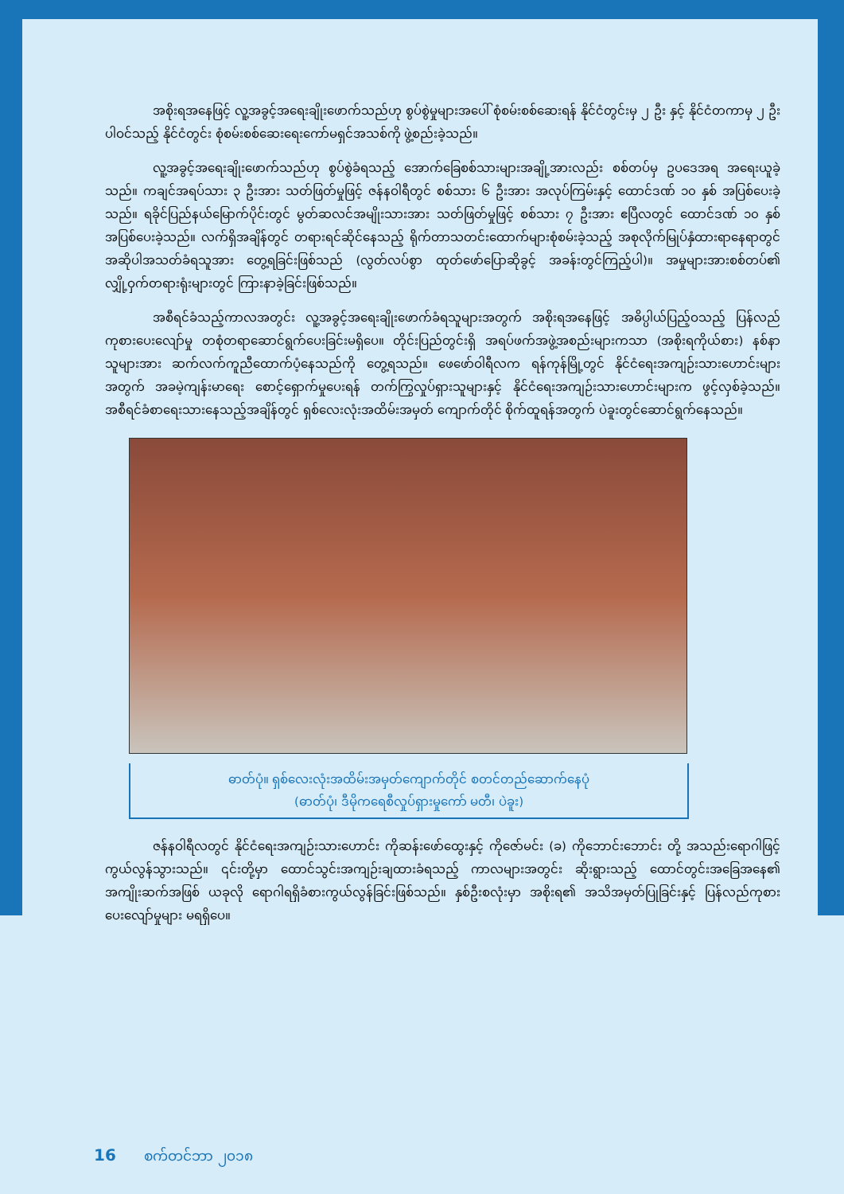အစိုးရအနေဖြင့် လူ့အခွင့်အရေးချိုးဖောက်သည်ဟု စွပ်စွဲမှုများအပေါ် စုံစမ်းစစ်ဆေးရန် နိုင်ငံတွင်းမှ ၂ ဦး နှင့် နိုင်ငံတကာမှ ၂ ဦးပါဝင်သည့် နိုင်ငံတွင်း စုံစမ်းစစ်ဆေးရေးကော်မရှင်အသစ်ကို ဖွဲ့စည်းခဲ့သည်။
လူ့အခွင့်အရေးချိုးဖောက်သည်ဟု စွပ်စွဲခံရသည့် အောက်ခြေစစ်သားများအချို့အားလည်း စစ်တပ်မှ ဥပဒေအရ အရေးယူခဲ့သည်။ ကချင်အရပ်သား ၃ ဦးအား သတ်ဖြတ်မှုဖြင့် ဇန်နဝါရီတွင် စစ်သား ၆ ဦးအား အလုပ်ကြမ်းနှင့် ထောင်ဒဏ် ၁၀ နှစ် အပြစ်ပေးခဲ့သည်။ ရခိုင်ပြည်နယ်မြောက်ပိုင်းတွင် မွတ်ဆလင်အမျိုးသားအား သတ်ဖြတ်မှုဖြင့် စစ်သား ၇ ဦးအား ဧပြီလတွင် ထောင်ဒဏ် ၁၀ နှစ် အပြစ်ပေးခဲ့သည်။ လက်ရှိအချိန်တွင် တရားရင်ဆိုင်နေသည့် ရိုက်တာသတင်းထောက်များစုံစမ်းခဲ့သည့် အစုလိုက်မြုပ်နှံထားရာနေရာတွင် အဆိုပါအသတ်ခံရသူအား တွေ့ရခြင်းဖြစ်သည် (လွတ်လပ်စွာ ထုတ်ဖော်ပြောဆိုခွင့် အခန်းတွင်ကြည့်ပါ)။ အမှုများအားစစ်တပ်၏ လျှို့ဝှက်တရားရုံးများတွင် ကြားနာခဲ့ခြင်းဖြစ်သည်။
အစီရင်ခံသည့်ကာလအတွင်း လူ့အခွင့်အရေးချိုးဖောက်ခံရသူများအတွက် အစိုးရအနေဖြင့် အဓိပ္ပါယ်ပြည့်ဝသည့် ပြန်လည်ကုစားပေးလျော်မှု တစုံတရာဆောင်ရွက်ပေးခြင်းမရှိပေ။ တိုင်းပြည်တွင်းရှိ အရပ်ဖက်အဖွဲ့အစည်းများကသာ (အစိုးရကိုယ်စား) နစ်နာသူများအား ဆက်လက်ကူညီထောက်ပံ့နေသည်ကို တွေ့ရသည်။ ဖေဖော်ဝါရီလက ရန်ကုန်မြို့တွင် နိုင်ငံရေးအကျဉ်းသားဟောင်းများအတွက် အခမဲ့ကျန်းမာရေး စောင့်ရှောက်မှုပေးရန် တက်ကြွလှုပ်ရှားသူများနှင့် နိုင်ငံရေးအကျဉ်းသားဟောင်းများက ဖွင့်လှစ်ခဲ့သည်။ အစီရင်ခံစာရေးသားနေသည့်အချိန်တွင် ရှစ်လေးလုံးအထိမ်းအမှတ် ကျောက်တိုင် စိုက်ထူရန်အတွက် ပဲခူးတွင်ဆောင်ရွက်နေသည်။
ဓာတ်ပုံ။ ရှစ်လေးလုံးအထိမ်းအမှတ်ကျောက်တိုင် စတင်တည်ဆောက်နေပုံ
(ဓာတ်ပုံ၊ ဒီမိုကရေစီလှုပ်ရှားမှုကော် မတီ၊ ပဲခူး)
ဇန်နဝါရီလတွင် နိုင်ငံရေးအကျဉ်းသားဟောင်း ကိုဆန်းဖော်ထွေးနှင့် ကိုဇော်မင်း (ခ) ကိုဘောင်းဘောင်း တို့ အသည်းရောဂါဖြင့် ကွယ်လွန်သွားသည်။ ၎င်းတို့မှာ ထောင်သွင်းအကျဉ်းချထားခံရသည့် ကာလများအတွင်း ဆိုးရွားသည့် ထောင်တွင်းအခြေအနေ၏ အကျိုးဆက်အဖြစ် ယခုလို ရောဂါရရှိခံစားကွယ်လွန်ခြင်းဖြစ်သည်။ နှစ်ဦးစလုံးမှာ အစိုးရ၏ အသိအမှတ်ပြုခြင်းနှင့် ပြန်လည်ကုစားပေးလျော်မှုများ မရရှိပေ။
16 စက်တင်ဘာ ၂၀၁၈